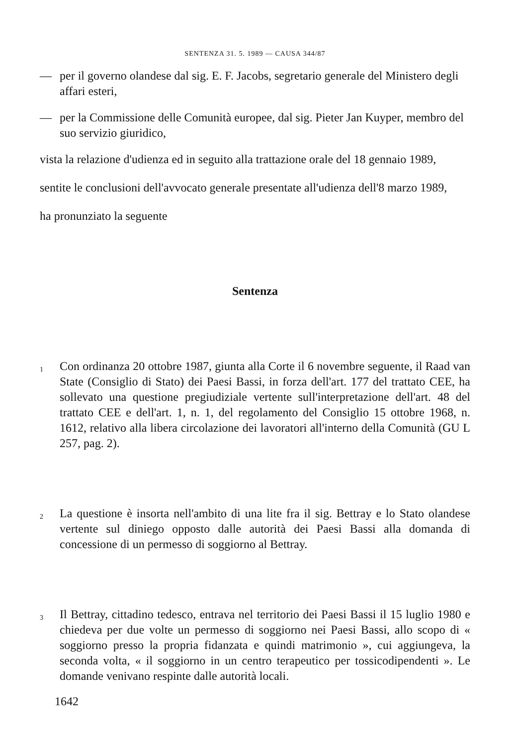SENTENZA 31. 5. 1989 — CAUSA 344/87
— per il governo olandese dal sig. E. F. Jacobs, segretario generale del Ministero degli affari esteri,
— per la Commissione delle Comunità europee, dal sig. Pieter Jan Kuyper, membro del suo servizio giuridico,
vista la relazione d'udienza ed in seguito alla trattazione orale del 18 gennaio 1989,
sentite le conclusioni dell'avvocato generale presentate all'udienza dell'8 marzo 1989,
ha pronunziato la seguente
Sentenza
1
Con ordinanza 20 ottobre 1987, giunta alla Corte il 6 novembre seguente, il Raad van State (Consiglio di Stato) dei Paesi Bassi, in forza dell'art. 177 del trattato CEE, ha sollevato una questione pregiudiziale vertente sull'interpretazione dell'art. 48 del trattato CEE e dell'art. 1, n. 1, del regolamento del Consiglio 15 ottobre 1968, n. 1612, relativo alla libera circolazione dei lavoratori all'interno della Comunità (GU L 257, pag. 2).
2
La questione è insorta nell'ambito di una lite fra il sig. Bettray e lo Stato olandese vertente sul diniego opposto dalle autorità dei Paesi Bassi alla domanda di concessione di un permesso di soggiorno al Bettray.
3
Il Bettray, cittadino tedesco, entrava nel territorio dei Paesi Bassi il 15 luglio 1980 e chiedeva per due volte un permesso di soggiorno nei Paesi Bassi, allo scopo di « soggiorno presso la propria fidanzata e quindi matrimonio », cui aggiungeva, la seconda volta, « il soggiorno in un centro terapeutico per tossicodipendenti ». Le domande venivano respinte dalle autorità locali.
1642